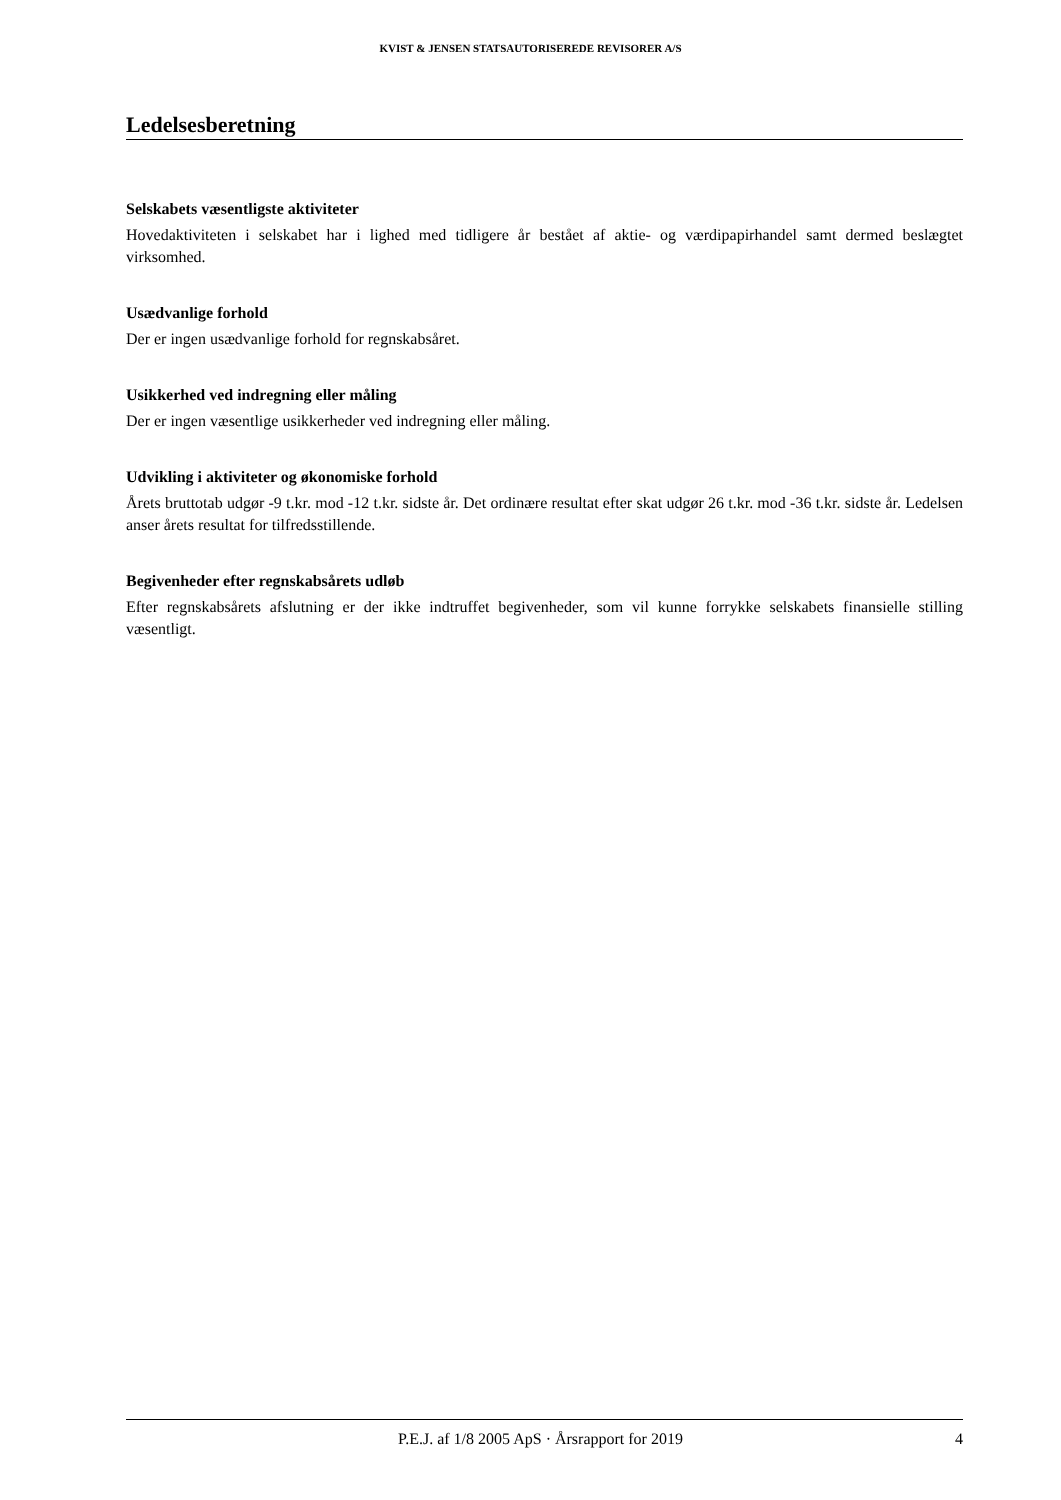KVIST & JENSEN STATSAUTORISEREDE REVISORER A/S
Ledelsesberetning
Selskabets væsentligste aktiviteter
Hovedaktiviteten i selskabet har i lighed med tidligere år bestået af aktie- og værdipapirhandel samt dermed beslægtet virksomhed.
Usædvanlige forhold
Der er ingen usædvanlige forhold for regnskabsåret.
Usikkerhed ved indregning eller måling
Der er ingen væsentlige usikkerheder ved indregning eller måling.
Udvikling i aktiviteter og økonomiske forhold
Årets bruttotab udgør -9 t.kr. mod -12 t.kr. sidste år. Det ordinære resultat efter skat udgør 26 t.kr. mod -36 t.kr. sidste år. Ledelsen anser årets resultat for tilfredsstillende.
Begivenheder efter regnskabsårets udløb
Efter regnskabsårets afslutning er der ikke indtruffet begivenheder, som vil kunne forrykke selskabets finansielle stilling væsentligt.
P.E.J. af 1/8 2005 ApS · Årsrapport for 2019 4